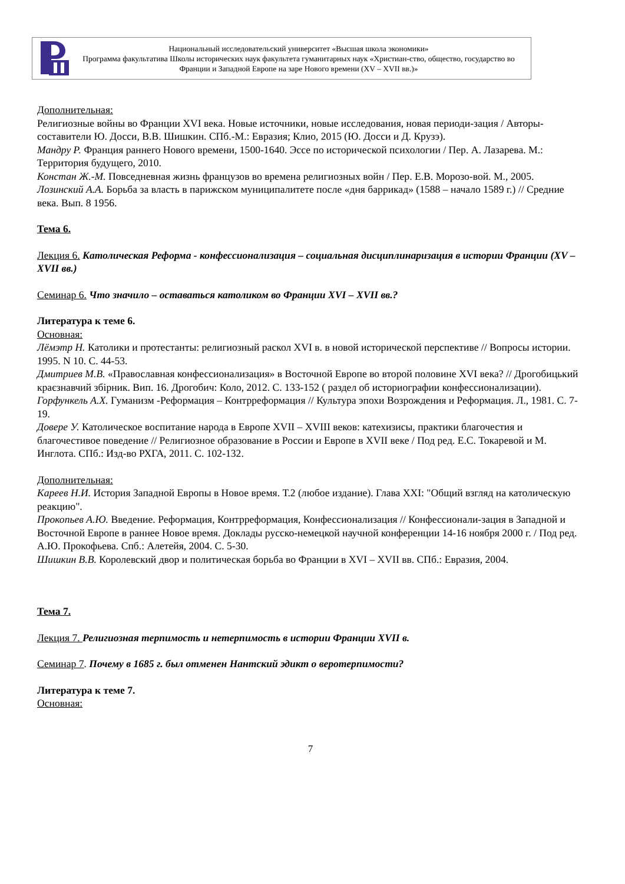Национальный исследовательский университет «Высшая школа экономики»
Программа факультатива Школы исторических наук факультета гуманитарных наук «Христиан-ство, общество, государство во Франции и Западной Европе на заре Нового времени (XV – XVII вв.)»
Дополнительная:
Религиозные войны во Франции XVI века. Новые источники, новые исследования, новая периоди-зация / Авторы-составители Ю. Досси, В.В. Шишкин. СПб.-М.: Евразия; Клио, 2015 (Ю. Досси и Д. Крузэ).
Мандру Р. Франция раннего Нового времени, 1500-1640. Эссе по исторической психологии / Пер. А. Лазарева. М.: Территория будущего, 2010.
Констан Ж.-М. Повседневная жизнь французов во времена религиозных войн / Пер. Е.В. Морозо-вой. М., 2005.
Лозинский А.А. Борьба за власть в парижском муниципалитете после «дня баррикад» (1588 – начало 1589 г.) // Средние века. Вып. 8 1956.
Тема 6.
Лекция 6. Католическая Реформа - конфессионализация – социальная дисциплинаризация в истории Франции (XV – XVII вв.)
Семинар 6. Что значило – оставаться католиком во Франции XVI – XVII вв.?
Литература к теме 6.
Основная:
Лёмэтр Н. Католики и протестанты: религиозный раскол XVI в. в новой исторической перспективе // Вопросы истории. 1995. N 10. С. 44-53.
Дмитриев М.В. «Православная конфессионализация» в Восточной Европе во второй половине XVI века? // Дрогобицький краєзнавчий збірник. Вип. 16. Дрогобич: Коло, 2012. С. 133-152 ( раздел об историографии конфессионализации).
Горфункель А.Х. Гуманизм -Реформация – Контрреформация // Культура эпохи Возрождения и Реформация. Л., 1981. С. 7-19.
Довере У. Католическое воспитание народа в Европе XVII – XVIII веков: катехизисы, практики благочестия и благочестивое поведение // Религиозное образование в России и Европе в XVII веке / Под ред. Е.С. Токаревой и М. Инглота. СПб.: Изд-во РХГА, 2011. С. 102-132.
Дополнительная:
Кареев Н.И. История Западной Европы в Новое время. Т.2 (любое издание). Глава XXI: "Общий взгляд на католическую реакцию".
Прокопьев А.Ю. Введение. Реформация, Контрреформация, Конфессионализация // Конфессионали-зация в Западной и Восточной Европе в раннее Новое время. Доклады русско-немецкой научной конференции 14-16 ноября 2000 г. / Под ред. А.Ю. Прокофьева. Спб.: Алетейя, 2004. С. 5-30.
Шишкин В.В. Королевский двор и политическая борьба во Франции в XVI – XVII вв. СПб.: Евразия, 2004.
Тема 7.
Лекция 7. Религиозная терпимость и нетерпимость в истории Франции XVII в.
Семинар 7. Почему в 1685 г. был отменен Нантский эдикт о веротерпимости?
Литература к теме 7.
Основная:
7